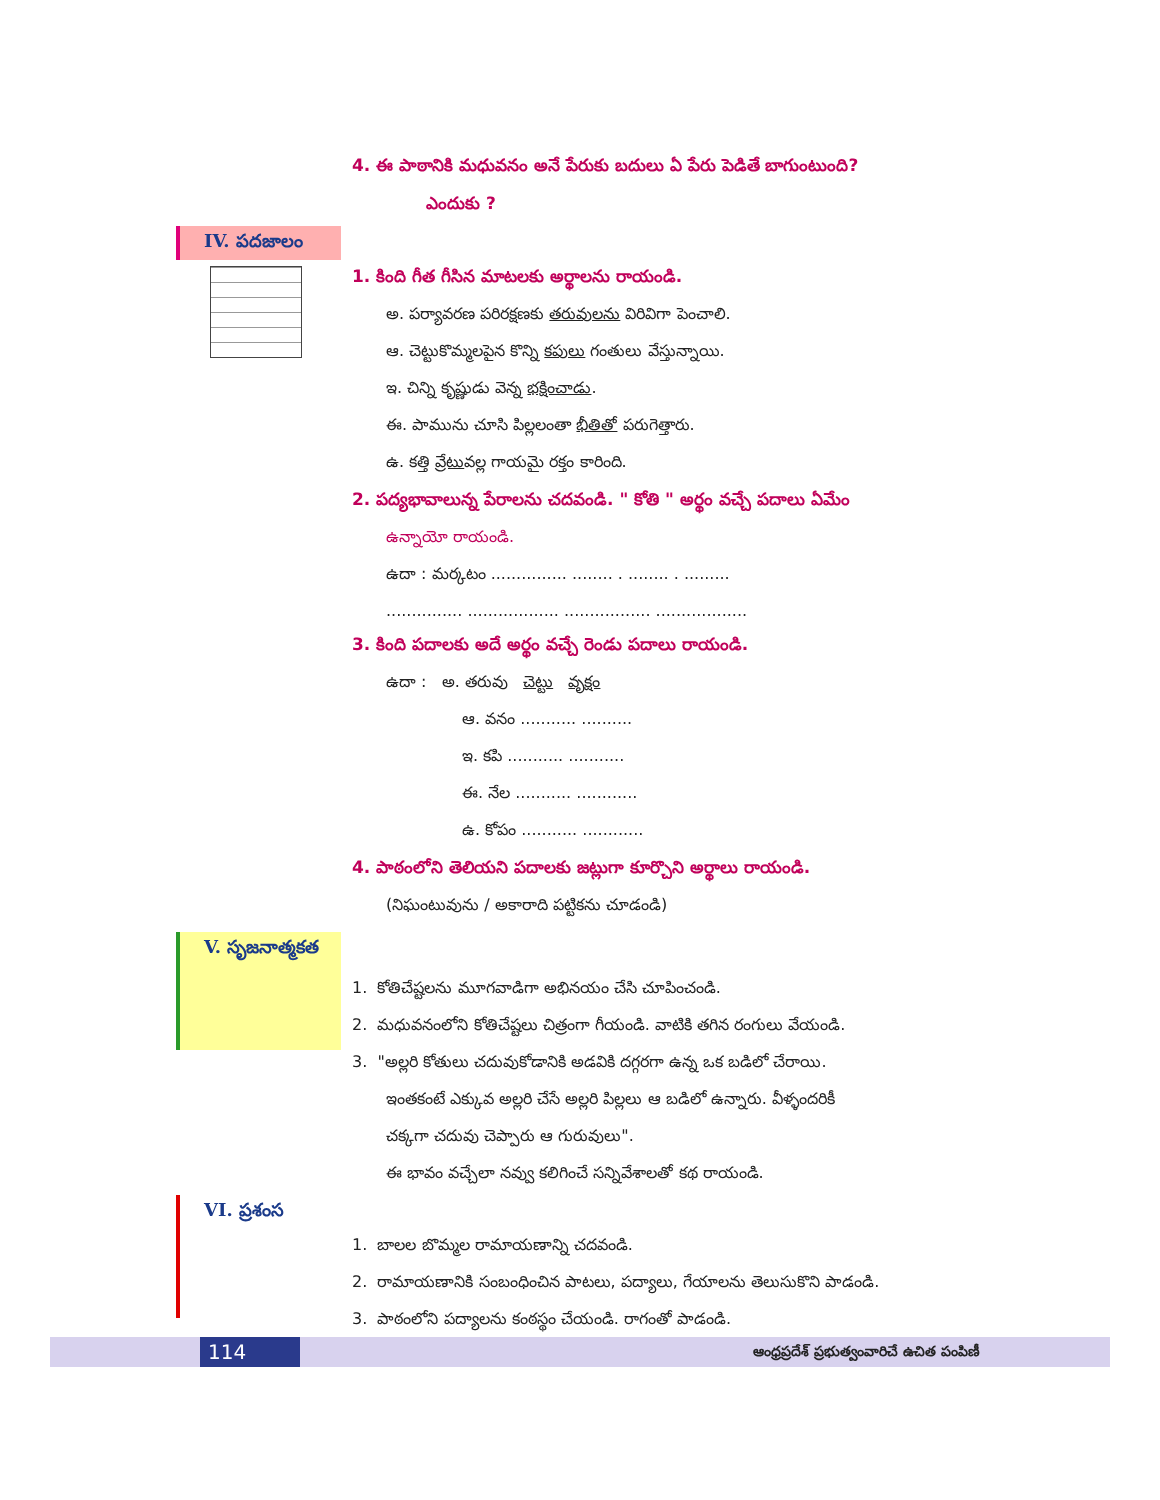4. ఈ పాఠానికి మధువనం అనే పేరుకు బదులు ఏ పేరు పెడితే బాగుంటుంది?
ఎందుకు ?
IV. పదజాలం
1. కింది గీత గీసిన మాటలకు అర్థాలను రాయండి.
అ. పర్యావరణ పరిరక్షణకు తరువులను విరివిగా పెంచాలి.
ఆ. చెట్టుకొమ్మలపైన కొన్ని కపులు గంతులు వేస్తున్నాయి.
ఇ. చిన్ని కృష్ణుడు వెన్న భక్షించాడు.
ఈ. పామును చూసి పిల్లలంతా భీతితో పరుగెత్తారు.
ఉ. కత్తి వ్రేటువల్ల గాయమై రక్తం కారింది.
2. పద్యభావాలున్న పేరాలను చదవండి. " కోతి " అర్థం వచ్చే పదాలు ఏమేం
ఉన్నాయో రాయండి.
ఉదా : మర్కటం ............... ........ . ........ . .........
............... .................. ................. ..................
3. కింది పదాలకు అదే అర్థం వచ్చే రెండు పదాలు రాయండి.
ఉదా : అ. తరువు చెట్టు వృక్షం
ఆ. వనం ........... ..........
ఇ. కపి ........... ...........
ఈ. నేల ........... ............
ఉ. కోపం ........... ............
4. పాఠంలోని తెలియని పదాలకు జట్లుగా కూర్చొని అర్థాలు రాయండి.
(నిఘంటువును / అకారాది పట్టికను చూడండి)
V. సృజనాత్మకత
1. కోతిచేష్టలను మూగవాడిగా అభినయం చేసి చూపించండి.
2. మధువనంలోని కోతిచేష్టలు చిత్రంగా గీయండి. వాటికి తగిన రంగులు వేయండి.
3. "అల్లరి కోతులు చదువుకోడానికి అడవికి దగ్గరగా ఉన్న ఒక బడిలో చేరాయి.
ఇంతకంటే ఎక్కువ అల్లరి చేసే అల్లరి పిల్లలు ఆ బడిలో ఉన్నారు. వీళ్ళందరికీ
చక్కగా చదువు చెప్పారు ఆ గురువులు".
ఈ భావం వచ్చేలా నవ్వు కలిగించే సన్నివేశాలతో కథ రాయండి.
VI. ప్రశంస
1. బాలల బొమ్మల రామాయణాన్ని చదవండి.
2. రామాయణానికి సంబంధించిన పాటలు, పద్యాలు, గేయాలను తెలుసుకొని పాడండి.
3. పాఠంలోని పద్యాలను కంఠస్థం చేయండి. రాగంతో పాడండి.
114
ఆంధ్రప్రదేశ్ ప్రభుత్వంవారిచే ఉచిత పంపిణీ